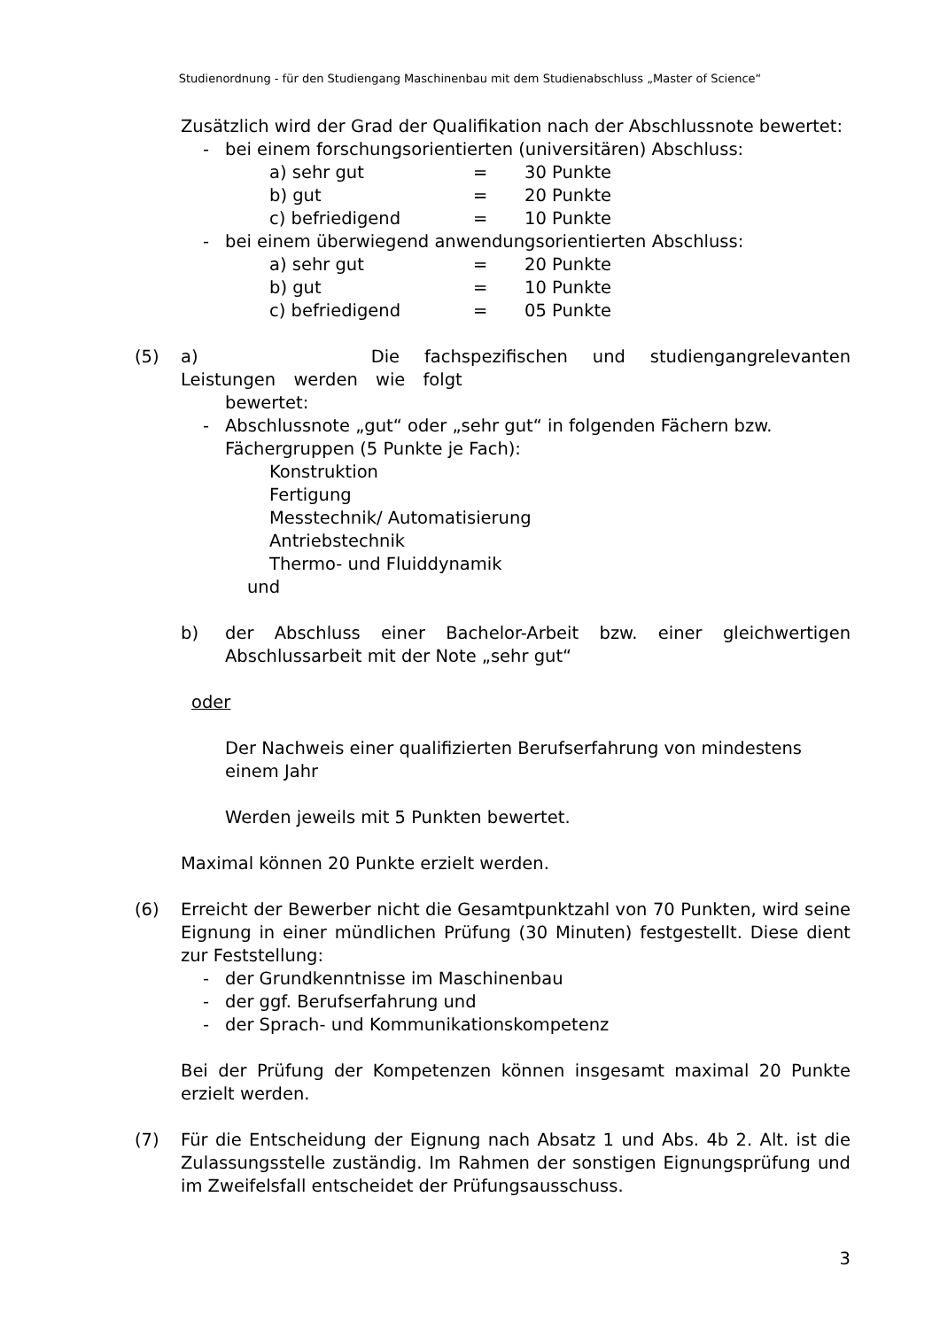Studienordnung - für den Studiengang Maschinenbau mit dem Studienabschluss „Master of Science“
Zusätzlich wird der Grad der Qualifikation nach der Abschlussnote bewertet:
- bei einem forschungsorientierten (universitären) Abschluss:
a) sehr gut = 30 Punkte
b) gut = 20 Punkte
c) befriedigend = 10 Punkte
- bei einem überwiegend anwendungsorientierten Abschluss:
a) sehr gut = 20 Punkte
b) gut = 10 Punkte
c) befriedigend = 05 Punkte
(5) a) Die fachspezifischen und studiengangrelevanten Leistungen werden wie folgt
bewertet:
- Abschlussnote „gut“ oder „sehr gut“ in folgenden Fächern bzw.
Fächergruppen (5 Punkte je Fach):
Konstruktion
Fertigung
Messtechnik/ Automatisierung
Antriebstechnik
Thermo- und Fluiddynamik
und
b) der Abschluss einer Bachelor-Arbeit bzw. einer gleichwertigen Abschlussarbeit mit der Note „sehr gut“
oder
Der Nachweis einer qualifizierten Berufserfahrung von mindestens einem Jahr
Werden jeweils mit 5 Punkten bewertet.
Maximal können 20 Punkte erzielt werden.
(6) Erreicht der Bewerber nicht die Gesamtpunktzahl von 70 Punkten, wird seine Eignung in einer mündlichen Prüfung (30 Minuten) festgestellt. Diese dient zur Feststellung:
- der Grundkenntnisse im Maschinenbau
- der ggf. Berufserfahrung und
- der Sprach- und Kommunikationskompetenz
Bei der Prüfung der Kompetenzen können insgesamt maximal 20 Punkte erzielt werden.
(7) Für die Entscheidung der Eignung nach Absatz 1 und Abs. 4b 2. Alt. ist die Zulassungsstelle zuständig. Im Rahmen der sonstigen Eignungsprüfung und im Zweifelsfall entscheidet der Prüfungsausschuss.
3